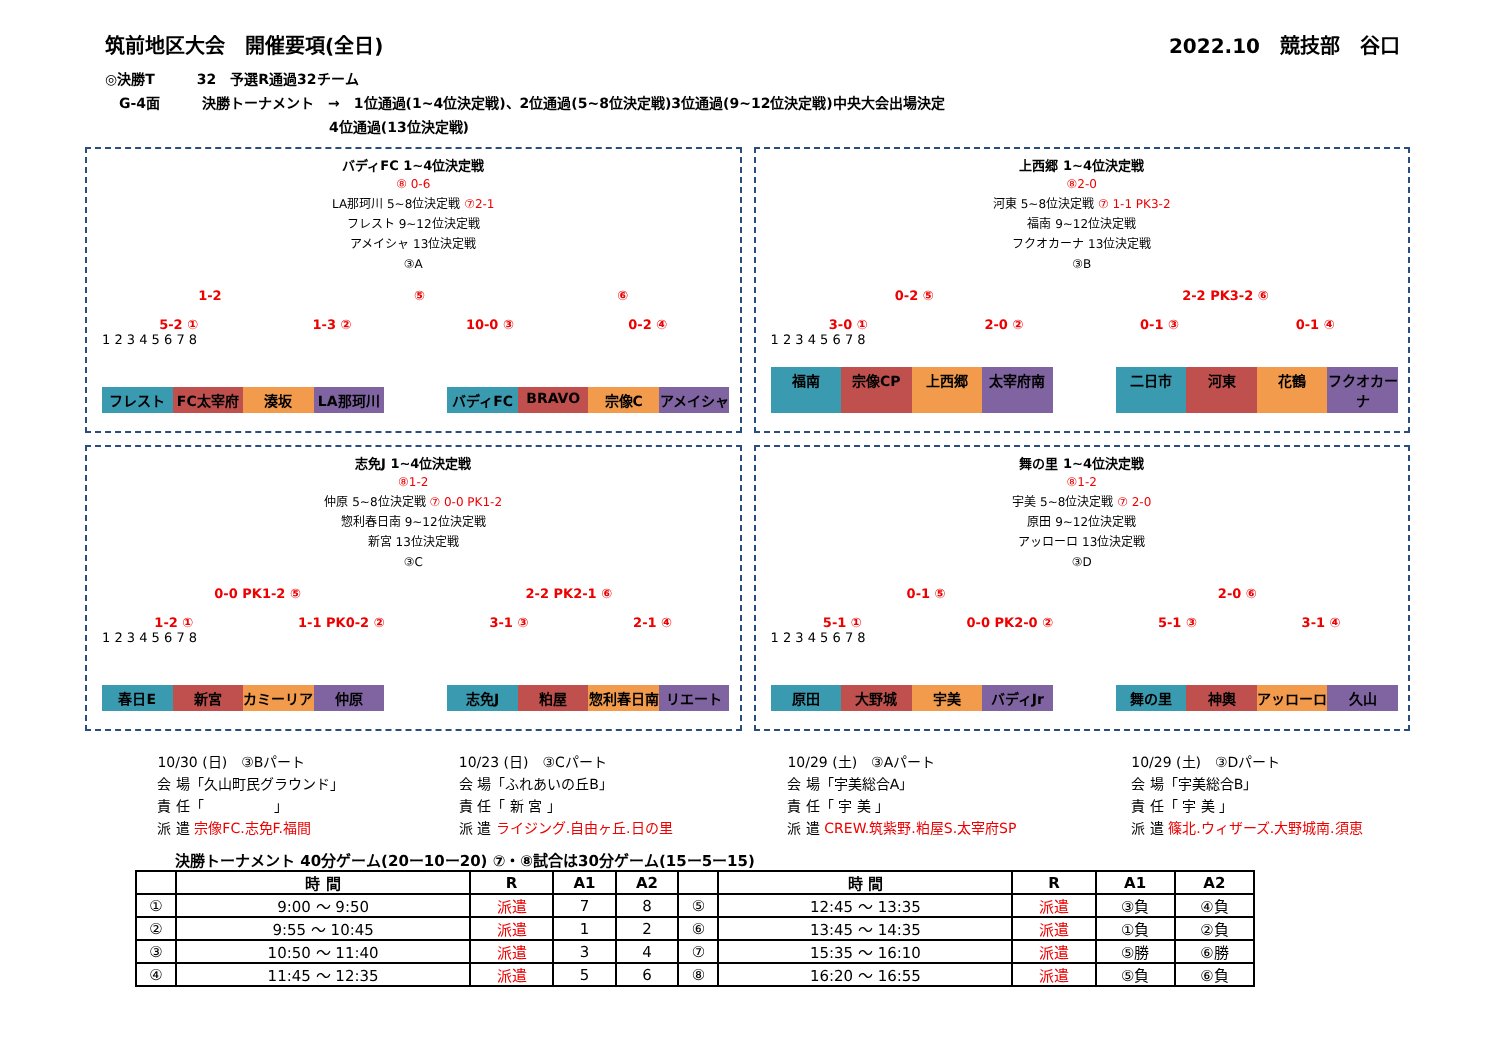筑前地区大会　開催要項(全日) 2022.10　競技部　谷口
◎決勝T　　　32　予選R通過32チーム
　G-4面　　　決勝トーナメント　→　1位通過(1~4位決定戦)、2位通過(5~8位決定戦)3位通過(9~12位決定戦)中央大会出場決定
　　　　　　　　　　　　　　　　4位通過(13位決定戦)
バディFC 1~4位決定戦
⑧ 0-6
LA那珂川 5~8位決定戦 ⑦2-1
フレスト 9~12位決定戦
アメイシャ 13位決定戦
③A
1-2 ⑤ ⑥
5-2 ① 1-3 ② 10-0 ③ 0-2 ④
1 2 3 4 5 6 7 8
フレスト FC太宰府 湊坂 LA那珂川 バディFC BRAVO 宗像C アメイシャ
上西郷 1~4位決定戦
⑧2-0
河東 5~8位決定戦 ⑦ 1-1 PK3-2
福南 9~12位決定戦
フクオカーナ 13位決定戦
③B
0-2 ⑤ 2-2 PK3-2 ⑥
3-0 ① 2-0 ② 0-1 ③ 0-1 ④
1 2 3 4 5 6 7 8
福南 宗像CP 上西郷 太宰府南 二日市 河東 花鶴 フクオカーナ
志免J 1~4位決定戦
⑧1-2
仲原 5~8位決定戦 ⑦ 0-0 PK1-2
惣利春日南 9~12位決定戦
新宮 13位決定戦
③C
0-0 PK1-2 ⑤ 2-2 PK2-1 ⑥
1-2 ① 1-1 PK0-2 ② 3-1 ③ 2-1 ④
1 2 3 4 5 6 7 8
春日E 新宮 カミーリア 仲原 志免J 粕屋 惣利春日南 リエート
舞の里 1~4位決定戦
⑧1-2
宇美 5~8位決定戦 ⑦ 2-0
原田 9~12位決定戦
アッローロ 13位決定戦
③D
0-1 ⑤ 2-0 ⑥
5-1 ① 0-0 PK2-0 ② 5-1 ③ 3-1 ④
1 2 3 4 5 6 7 8
原田 大野城 宇美 バディJr 舞の里 神輿 アッローロ 久山
10/30 (日)　③Bパート
会 場「久山町民グラウンド」
責 任「　　　　　」
派 遣 宗像FC.志免F.福間
10/23 (日)　③Cパート
会 場「ふれあいの丘B」
責 任「 新 宮 」
派 遣 ライジング.自由ヶ丘.日の里
10/29 (土)　③Aパート
会 場「宇美総合A」
責 任「 宇 美 」
派 遣 CREW.筑紫野.粕屋S.太宰府SP
10/29 (土)　③Dパート
会 場「宇美総合B」
責 任「 宇 美 」
派 遣 篠北.ウィザーズ.大野城南.須恵
決勝トーナメント 40分ゲーム(20ー10ー20) ⑦・⑧試合は30分ゲーム(15ー5ー15)
| | 時 間 | R | A1 | A2 | | 時 間 | R | A1 | A2 |
| --- | --- | --- | --- | --- | --- | --- | --- | --- | --- |
| ① | 9:00 ～ 9:50 | 派遣 | 7 | 8 | ⑤ | 12:45 ～ 13:35 | 派遣 | ③負 | ④負 |
| ② | 9:55 ～ 10:45 | 派遣 | 1 | 2 | ⑥ | 13:45 ～ 14:35 | 派遣 | ①負 | ②負 |
| ③ | 10:50 ～ 11:40 | 派遣 | 3 | 4 | ⑦ | 15:35 ～ 16:10 | 派遣 | ⑤勝 | ⑥勝 |
| ④ | 11:45 ～ 12:35 | 派遣 | 5 | 6 | ⑧ | 16:20 ～ 16:55 | 派遣 | ⑤負 | ⑥負 |